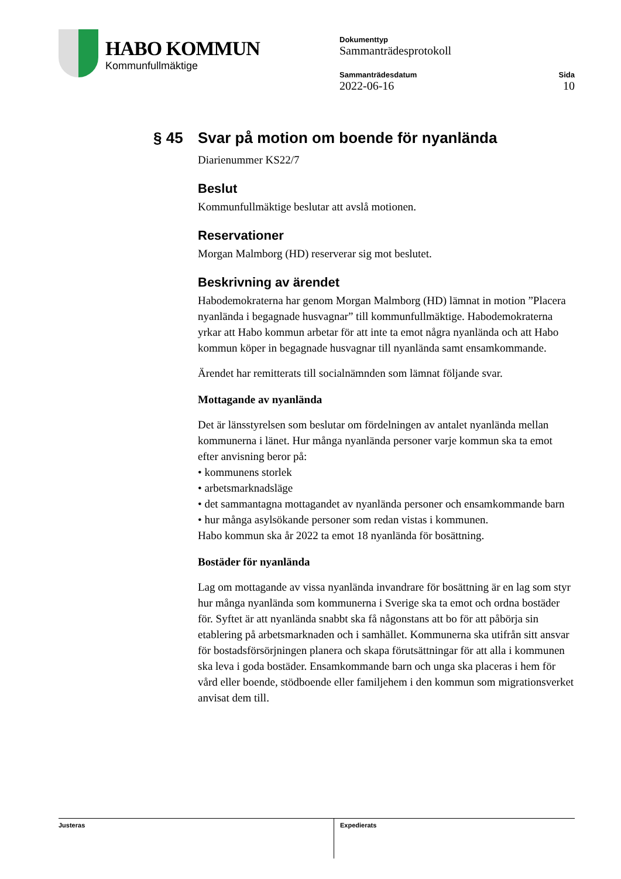HABO KOMMUN
Kommunfullmäktige
Dokumenttyp
Sammanträdesprotokoll
Sammanträdesdatum
2022-06-16
Sida
10
§ 45 Svar på motion om boende för nyanlända
Diarienummer KS22/7
Beslut
Kommunfullmäktige beslutar att avslå motionen.
Reservationer
Morgan Malmborg (HD) reserverar sig mot beslutet.
Beskrivning av ärendet
Habodemokraterna har genom Morgan Malmborg (HD) lämnat in motion ”Placera nyanlända i begagnade husvagnar” till kommunfullmäktige. Habodemokraterna yrkar att Habo kommun arbetar för att inte ta emot några nyanlända och att Habo kommun köper in begagnade husvagnar till nyanlända samt ensamkommande.
Ärendet har remitterats till socialnämnden som lämnat följande svar.
Mottagande av nyanlända
Det är länsstyrelsen som beslutar om fördelningen av antalet nyanlända mellan kommunerna i länet. Hur många nyanlända personer varje kommun ska ta emot efter anvisning beror på:
• kommunens storlek
• arbetsmarknadsläge
• det sammantagna mottagandet av nyanlända personer och ensamkommande barn
• hur många asylsökande personer som redan vistas i kommunen.
Habo kommun ska år 2022 ta emot 18 nyanlända för bosättning.
Bostäder för nyanlända
Lag om mottagande av vissa nyanlända invandrare för bosättning är en lag som styr hur många nyanlända som kommunerna i Sverige ska ta emot och ordna bostäder för. Syftet är att nyanlända snabbt ska få någonstans att bo för att påbörja sin etablering på arbetsmarknaden och i samhället. Kommunerna ska utifrån sitt ansvar för bostadsförsörjningen planera och skapa förutsättningar för att alla i kommunen ska leva i goda bostäder. Ensamkommande barn och unga ska placeras i hem för vård eller boende, stödboende eller familjehem i den kommun som migrationsverket anvisat dem till.
Justeras Expedierats